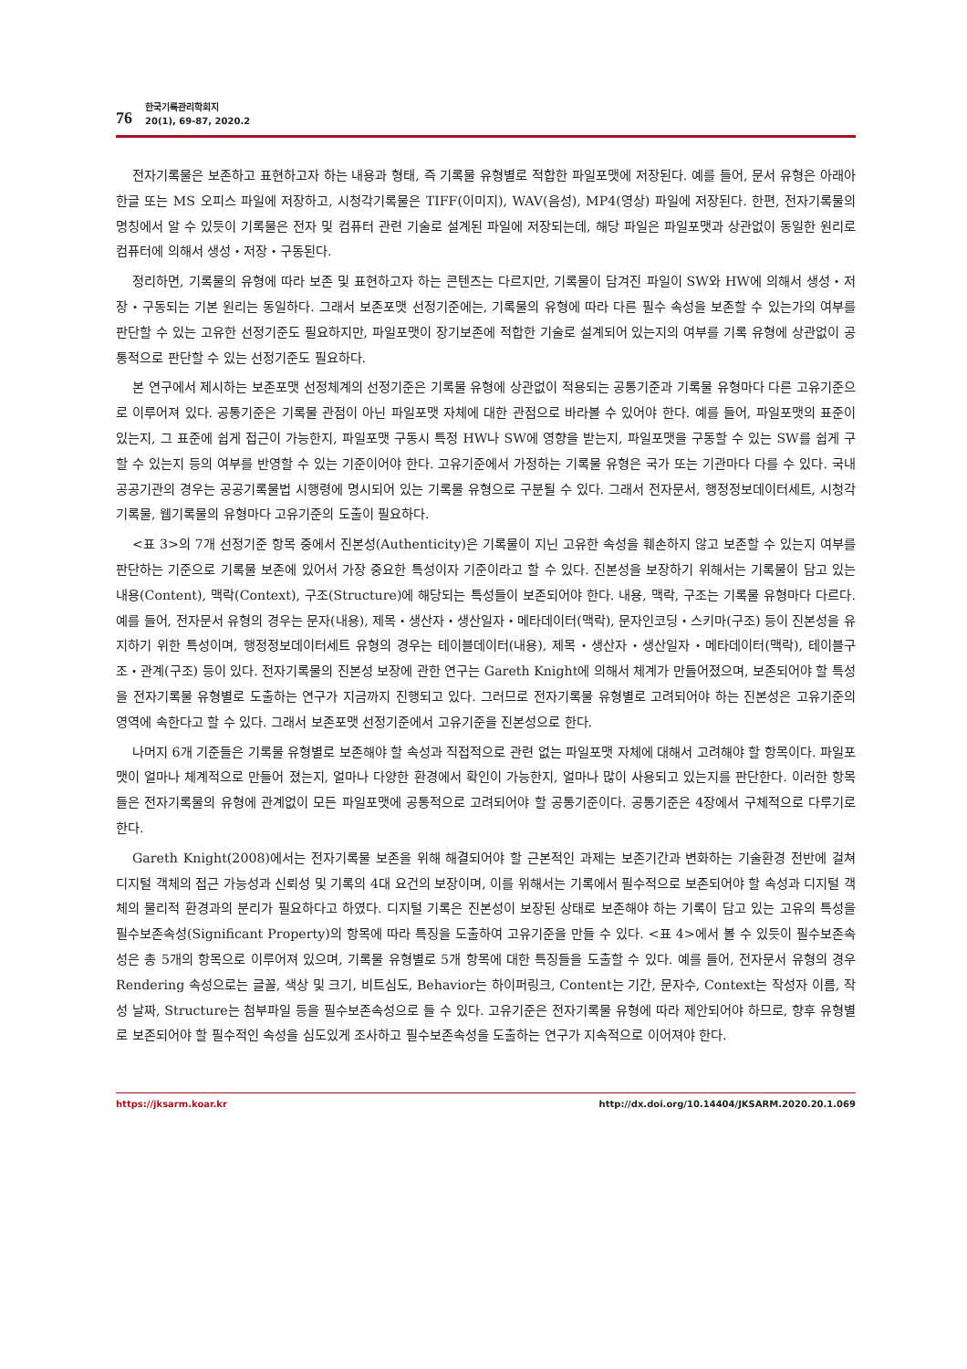76
한국기록관리학회지
20(1), 69-87, 2020.2
전자기록물은 보존하고 표현하고자 하는 내용과 형태, 즉 기록물 유형별로 적합한 파일포맷에 저장된다. 예를 들어, 문서 유형은 아래아 한글 또는 MS 오피스 파일에 저장하고, 시청각기록물은 TIFF(이미지), WAV(음성), MP4(영상) 파일에 저장된다. 한편, 전자기록물의 명칭에서 알 수 있듯이 기록물은 전자 및 컴퓨터 관련 기술로 설계된 파일에 저장되는데, 해당 파일은 파일포맷과 상관없이 동일한 원리로 컴퓨터에 의해서 생성・저장・구동된다.
정리하면, 기록물의 유형에 따라 보존 및 표현하고자 하는 콘텐츠는 다르지만, 기록물이 담겨진 파일이 SW와 HW에 의해서 생성・저장・구동되는 기본 원리는 동일하다. 그래서 보존포맷 선정기준에는, 기록물의 유형에 따라 다른 필수 속성을 보존할 수 있는가의 여부를 판단할 수 있는 고유한 선정기준도 필요하지만, 파일포맷이 장기보존에 적합한 기술로 설계되어 있는지의 여부를 기록 유형에 상관없이 공통적으로 판단할 수 있는 선정기준도 필요하다.
본 연구에서 제시하는 보존포맷 선정체계의 선정기준은 기록물 유형에 상관없이 적용되는 공통기준과 기록물 유형마다 다른 고유기준으로 이루어져 있다. 공통기준은 기록물 관점이 아닌 파일포맷 자체에 대한 관점으로 바라볼 수 있어야 한다. 예를 들어, 파일포맷의 표준이 있는지, 그 표준에 쉽게 접근이 가능한지, 파일포맷 구동시 특정 HW나 SW에 영향을 받는지, 파일포맷을 구동할 수 있는 SW를 쉽게 구할 수 있는지 등의 여부를 반영할 수 있는 기준이어야 한다. 고유기준에서 가정하는 기록물 유형은 국가 또는 기관마다 다를 수 있다. 국내 공공기관의 경우는 공공기록물법 시행령에 명시되어 있는 기록물 유형으로 구분될 수 있다. 그래서 전자문서, 행정정보데이터세트, 시청각기록물, 웹기록물의 유형마다 고유기준의 도출이 필요하다.
<표 3>의 7개 선정기준 항목 중에서 진본성(Authenticity)은 기록물이 지닌 고유한 속성을 훼손하지 않고 보존할 수 있는지 여부를 판단하는 기준으로 기록물 보존에 있어서 가장 중요한 특성이자 기준이라고 할 수 있다. 진본성을 보장하기 위해서는 기록물이 담고 있는 내용(Content), 맥락(Context), 구조(Structure)에 해당되는 특성들이 보존되어야 한다. 내용, 맥락, 구조는 기록물 유형마다 다르다. 예를 들어, 전자문서 유형의 경우는 문자(내용), 제목・생산자・생산일자・메타데이터(맥락), 문자인코딩・스키마(구조) 등이 진본성을 유지하기 위한 특성이며, 행정정보데이터세트 유형의 경우는 테이블데이터(내용), 제목・생산자・생산일자・메타데이터(맥락), 테이블구조・관계(구조) 등이 있다. 전자기록물의 진본성 보장에 관한 연구는 Gareth Knight에 의해서 체계가 만들어졌으며, 보존되어야 할 특성을 전자기록물 유형별로 도출하는 연구가 지금까지 진행되고 있다. 그러므로 전자기록물 유형별로 고려되어야 하는 진본성은 고유기준의 영역에 속한다고 할 수 있다. 그래서 보존포맷 선정기준에서 고유기준을 진본성으로 한다.
나머지 6개 기준들은 기록물 유형별로 보존해야 할 속성과 직접적으로 관련 없는 파일포맷 자체에 대해서 고려해야 할 항목이다. 파일포맷이 얼마나 체계적으로 만들어 졌는지, 얼마나 다양한 환경에서 확인이 가능한지, 얼마나 많이 사용되고 있는지를 판단한다. 이러한 항목들은 전자기록물의 유형에 관계없이 모든 파일포맷에 공통적으로 고려되어야 할 공통기준이다. 공통기준은 4장에서 구체적으로 다루기로 한다.
Gareth Knight(2008)에서는 전자기록물 보존을 위해 해결되어야 할 근본적인 과제는 보존기간과 변화하는 기술환경 전반에 걸쳐 디지털 객체의 접근 가능성과 신뢰성 및 기록의 4대 요건의 보장이며, 이를 위해서는 기록에서 필수적으로 보존되어야 할 속성과 디지털 객체의 물리적 환경과의 분리가 필요하다고 하였다. 디지털 기록은 진본성이 보장된 상태로 보존해야 하는 기록이 담고 있는 고유의 특성을 필수보존속성(Significant Property)의 항목에 따라 특징을 도출하여 고유기준을 만들 수 있다. <표 4>에서 볼 수 있듯이 필수보존속성은 총 5개의 항목으로 이루어져 있으며, 기록물 유형별로 5개 항목에 대한 특징들을 도출할 수 있다. 예를 들어, 전자문서 유형의 경우 Rendering 속성으로는 글꼴, 색상 및 크기, 비트심도, Behavior는 하이퍼링크, Content는 기간, 문자수, Context는 작성자 이름, 작성 날짜, Structure는 첨부파일 등을 필수보존속성으로 들 수 있다. 고유기준은 전자기록물 유형에 따라 제안되어야 하므로, 향후 유형별로 보존되어야 할 필수적인 속성을 심도있게 조사하고 필수보존속성을 도출하는 연구가 지속적으로 이어져야 한다.
https://jksarm.koar.kr http://dx.doi.org/10.14404/JKSARM.2020.20.1.069